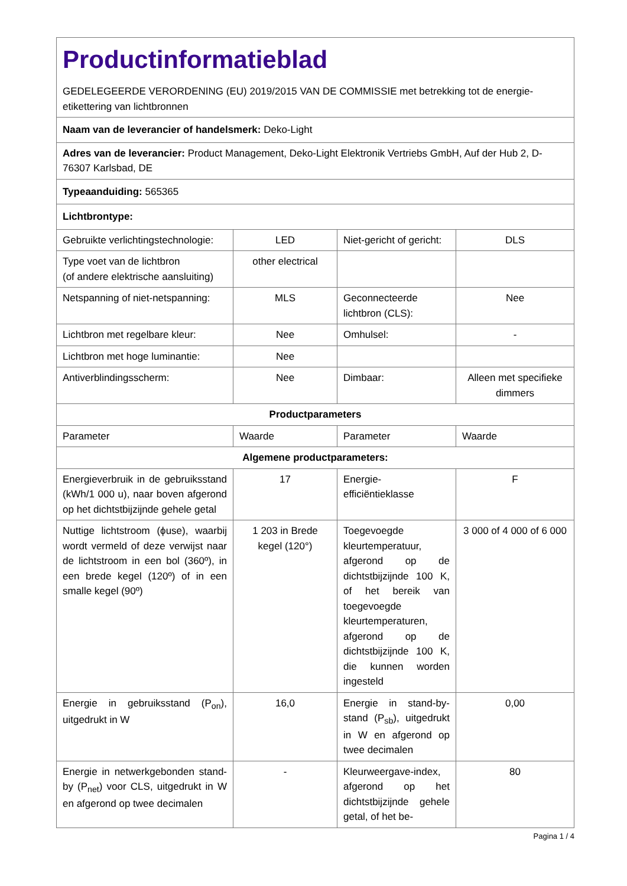| Productinformatieblad GEDELEGEERDE VERORDENING (EU) 2019/2015 VAN DE COMMISSIE met betrekking tot de energie-etikettering van lichtbronnen | | | |
| Naam van de leverancier of handelsmerk: Deko-Light | | | |
| Adres van de leverancier: Product Management, Deko-Light Elektronik Vertriebs GmbH, Auf der Hub 2, D-76307 Karlsbad, DE | | | |
| Typeaanduiding: 565365 | | | |
| Lichtbrontype: | | | |
| Gebruikte verlichtingstechnologie: | LED | Niet-gericht of gericht: | DLS |
| Type voet van de lichtbron (of andere elektrische aansluiting) | other electrical | | |
| Netspanning of niet-netspanning: | MLS | Geconnecteerde lichtbron (CLS): | Nee |
| Lichtbron met regelbare kleur: | Nee | Omhulsel: | - |
| Lichtbron met hoge luminantie: | Nee | | |
| Antiverblindingsscherm: | Nee | Dimbaar: | Alleen met specifieke dimmers |
| Productparameters | | | |
| Parameter | Waarde | Parameter | Waarde |
| Algemene productparameters: | | | |
| Energieverbruik in de gebruiksstand (kWh/1 000 u), naar boven afgerond op het dichtstbijzijnde gehele getal | 17 | Energie-efficiëntieklasse | F |
| Nuttige lichtstroom (ϕuse), waarbij wordt vermeld of deze verwijst naar de lichtstroom in een bol (360º), in een brede kegel (120º) of in een smalle kegel (90º) | 1 203 in Brede kegel (120°) | Toegevoegde kleurtemperatuur, afgerond op de dichtstbijzijnde 100 K, of het bereik van toegevoegde kleurtemperaturen, afgerond op de dichtstbijzijnde 100 K, die kunnen worden ingesteld | 3 000 of 4 000 of 6 000 |
| Energie in gebruiksstand (P<sub>on</sub>), uitgedrukt in W | 16,0 | Energie in stand-by-stand (P<sub>sb</sub>), uitgedrukt in W en afgerond op twee decimalen | 0,00 |
| Energie in netwerkgebonden stand-by (P<sub>net</sub>) voor CLS, uitgedrukt in W en afgerond op twee decimalen | - | Kleurweergave-index, afgerond op het dichtstbijzijnde gehele getal, of het be- | 80 |
Pagina 1 / 4